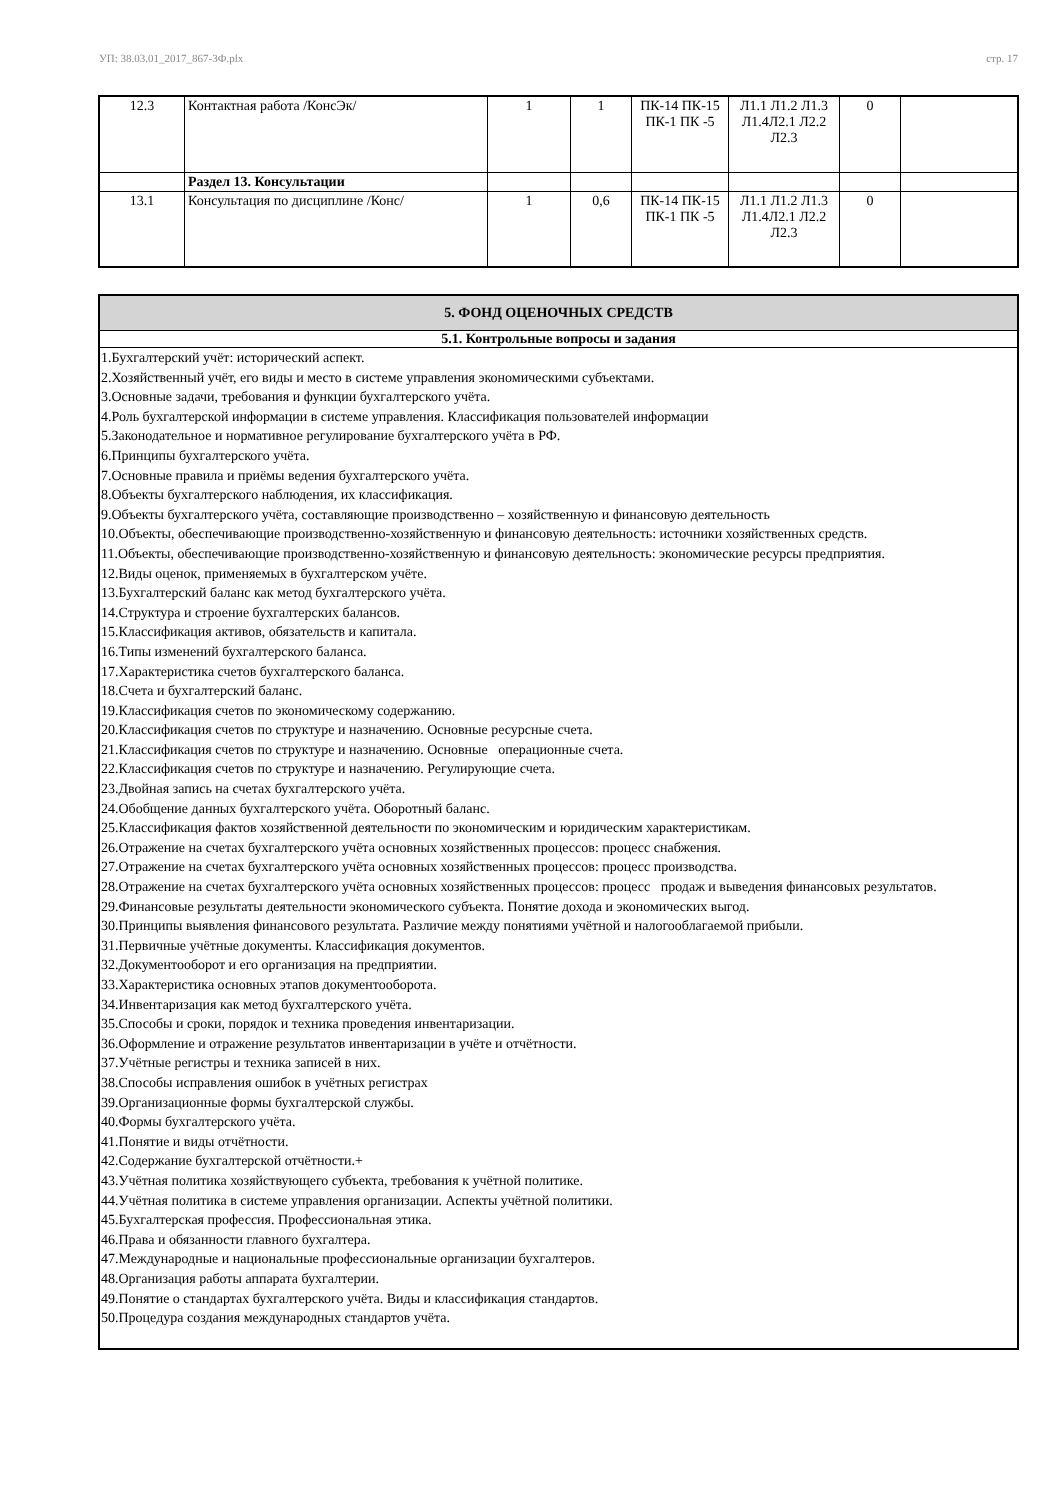УП: 38.03.01_2017_867-3Ф.plx стр. 17
| 12.3 | Контактная работа /КонсЭк/ | 1 | 1 | ПК-14 ПК-15 ПК-1 ПК -5 | Л1.1 Л1.2 Л1.3 Л1.4Л2.1 Л2.2 Л2.3 | 0 | |
| | Раздел 13. Консультации | | | | | | |
| 13.1 | Консультация по дисциплине /Конс/ | 1 | 0,6 | ПК-14 ПК-15 ПК-1 ПК -5 | Л1.1 Л1.2 Л1.3 Л1.4Л2.1 Л2.2 Л2.3 | 0 | |
| 5. ФОНД ОЦЕНОЧНЫХ СРЕДСТВ |
| 5.1. Контрольные вопросы и задания |
| 1.Бухгалтерский учёт: исторический аспект. 2.Хозяйственный учёт, его виды и место в системе управления экономическими субъектами. 3.Основные задачи, требования и функции бухгалтерского учёта. 4.Роль бухгалтерской информации в системе управления. Классификация пользователей информации 5.Законодательное и нормативное регулирование бухгалтерского учёта в РФ. 6.Принципы бухгалтерского учёта. 7.Основные правила и приёмы ведения бухгалтерского учёта. 8.Объекты бухгалтерского наблюдения, их классификация. 9.Объекты бухгалтерского учёта, составляющие производственно – хозяйственную и финансовую деятельность 10.Объекты, обеспечивающие производственно-хозяйственную и финансовую деятельность: источники хозяйственных средств. 11.Объекты, обеспечивающие производственно-хозяйственную и финансовую деятельность: экономические ресурсы предприятия. 12.Виды оценок, применяемых в бухгалтерском учёте. 13.Бухгалтерский баланс как метод бухгалтерского учёта. 14.Структура и строение бухгалтерских балансов. 15.Классификация активов, обязательств и капитала. 16.Типы изменений бухгалтерского баланса. 17.Характеристика счетов бухгалтерского баланса. 18.Счета и бухгалтерский баланс. 19.Классификация счетов по экономическому содержанию. 20.Классификация счетов по структуре и назначению. Основные ресурсные счета. 21.Классификация счетов по структуре и назначению. Основные операционные счета. 22.Классификация счетов по структуре и назначению. Регулирующие счета. 23.Двойная запись на счетах бухгалтерского учёта. 24.Обобщение данных бухгалтерского учёта. Оборотный баланс. 25.Классификация фактов хозяйственной деятельности по экономическим и юридическим характеристикам. 26.Отражение на счетах бухгалтерского учёта основных хозяйственных процессов: процесс снабжения. 27.Отражение на счетах бухгалтерского учёта основных хозяйственных процессов: процесс производства. 28.Отражение на счетах бухгалтерского учёта основных хозяйственных процессов: процесс продаж и выведения финансовых результатов. 29.Финансовые результаты деятельности экономического субъекта. Понятие дохода и экономических выгод. 30.Принципы выявления финансового результата. Различие между понятиями учётной и налогооблагаемой прибыли. 31.Первичные учётные документы. Классификация документов. 32.Документооборот и его организация на предприятии. 33.Характеристика основных этапов документооборота. 34.Инвентаризация как метод бухгалтерского учёта. 35.Способы и сроки, порядок и техника проведения инвентаризации. 36.Оформление и отражение результатов инвентаризации в учёте и отчётности. 37.Учётные регистры и техника записей в них. 38.Способы исправления ошибок в учётных регистрах 39.Организационные формы бухгалтерской службы. 40.Формы бухгалтерского учёта. 41.Понятие и виды отчётности. 42.Содержание бухгалтерской отчётности.+ 43.Учётная политика хозяйствующего субъекта, требования к учётной политике. 44.Учётная политика в системе управления организации. Аспекты учётной политики. 45.Бухгалтерская профессия. Профессиональная этика. 46.Права и обязанности главного бухгалтера. 47.Международные и национальные профессиональные организации бухгалтеров. 48.Организация работы аппарата бухгалтерии. 49.Понятие о стандартах бухгалтерского учёта. Виды и классификация стандартов. 50.Процедура создания международных стандартов учёта. |